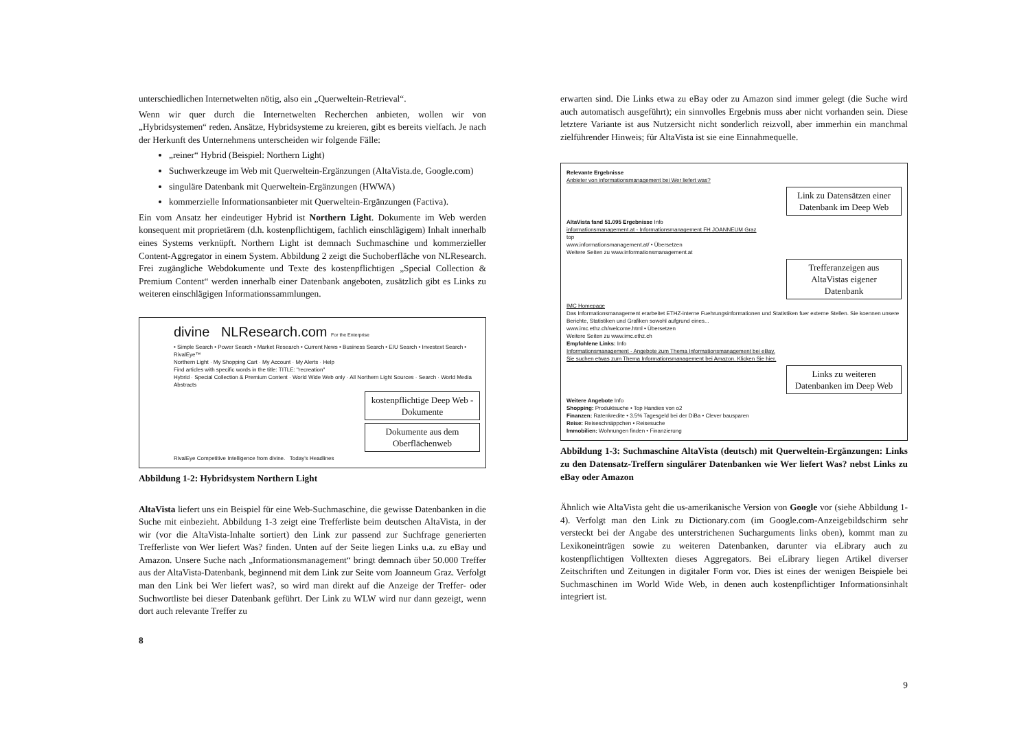unterschiedlichen Internetwelten nötig, also ein „Querweltein-Retrieval“.
Wenn wir quer durch die Internetwelten Recherchen anbieten, wollen wir von „Hybridsystemen“ reden. Ansätze, Hybridsysteme zu kreieren, gibt es bereits vielfach. Je nach der Herkunft des Unternehmens unterscheiden wir folgende Fälle:
„reiner“ Hybrid (Beispiel: Northern Light)
Suchwerkzeuge im Web mit Querweltein-Ergänzungen (AltaVista.de, Google.com)
singuläre Datenbank mit Querweltein-Ergänzungen (HWWA)
kommerzielle Informationsanbieter mit Querweltein-Ergänzungen (Factiva).
Ein vom Ansatz her eindeutiger Hybrid ist Northern Light. Dokumente im Web werden konsequent mit proprietärem (d.h. kostenpflichtigem, fachlich einschlägigem) Inhalt innerhalb eines Systems verknüpft. Northern Light ist demnach Suchmaschine und kommerzieller Content-Aggregator in einem System. Abbildung 2 zeigt die Suchoberfläche von NLResearch. Frei zugängliche Webdokumente und Texte des kostenpflichtigen „Special Collection & Premium Content“ werden innerhalb einer Datenbank angeboten, zusätzlich gibt es Links zu weiteren einschlägigen Informationssammlungen.
divine NLResearch.com For the Enterprise
• Simple Search • Power Search • Market Research • Current News • Business Search • EIU Search • Investext Search • RivalEye™
Northern Light · My Shopping Cart · My Account · My Alerts · Help
Find articles with specific words in the title: TITLE: "recreation"
Hybrid · Special Collection & Premium Content · World Wide Web only · All Northern Light Sources · Search · World Media Abstracts
kostenpflichtige Deep Web - Dokumente
Dokumente aus dem Oberflächenweb
RivalEye Competitive Intelligence from divine. Today's Headlines
Abbildung 1-2: Hybridsystem Northern Light
AltaVista liefert uns ein Beispiel für eine Web-Suchmaschine, die gewisse Datenbanken in die Suche mit einbezieht. Abbildung 1-3 zeigt eine Trefferliste beim deutschen AltaVista, in der wir (vor die AltaVista-Inhalte sortiert) den Link zur passend zur Suchfrage generierten Trefferliste von Wer liefert Was? finden. Unten auf der Seite liegen Links u.a. zu eBay und Amazon. Unsere Suche nach „Informationsmanagement“ bringt demnach über 50.000 Treffer aus der AltaVista-Datenbank, beginnend mit dem Link zur Seite vom Joanneum Graz. Verfolgt man den Link bei Wer liefert was?, so wird man direkt auf die Anzeige der Treffer- oder Suchwortliste bei dieser Datenbank geführt. Der Link zu WLW wird nur dann gezeigt, wenn dort auch relevante Treffer zu
8
erwarten sind. Die Links etwa zu eBay oder zu Amazon sind immer gelegt (die Suche wird auch automatisch ausgeführt); ein sinnvolles Ergebnis muss aber nicht vorhanden sein. Diese letztere Variante ist aus Nutzersicht nicht sonderlich reizvoll, aber immerhin ein manchmal zielführender Hinweis; für AltaVista ist sie eine Einnahmequelle.
Relevante Ergebnisse
Anbieter von informationsmanagement bei Wer liefert was?
Link zu Datensätzen einer Datenbank im Deep Web
AltaVista fand 51.095 Ergebnisse Info
informationsmanagement.at - Informationsmanagement FH JOANNEUM Graz
top
www.informationsmanagement.at/ • Übersetzen
Weitere Seiten zu www.informationsmanagement.at
Trefferanzeigen aus AltaVistas eigener Datenbank
IMC Homepage
Das Informationsmanagement erarbeitet ETHZ-interne Fuehrungsinformationen und Statistiken fuer externe Stellen. Sie koennen unsere Berichte, Statistiken und Grafiken sowohl aufgrund eines...
www.imc.ethz.ch/welcome.html • Übersetzen
Weitere Seiten zu www.imc.ethz.ch
Empfohlene Links: Info
Informationsmanagement - Angebote zum Thema Informationsmanagement bei eBay.
Sie suchen etwas zum Thema Informationsmanagement bei Amazon. Klicken Sie hier.
Links zu weiteren Datenbanken im Deep Web
Weitere Angebote Info
Shopping: Produktsuche • Top Handies von o2
Finanzen: Ratenkredite • 3.5% Tagesgeld bei der DiBa • Clever bausparen
Reise: Reiseschnäppchen • Reisesuche
Immobilien: Wohnungen finden • Finanzierung
Abbildung 1-3: Suchmaschine AltaVista (deutsch) mit Querweltein-Ergänzungen: Links zu den Datensatz-Treffern singulärer Datenbanken wie Wer liefert Was? nebst Links zu eBay oder Amazon
Ähnlich wie AltaVista geht die us-amerikanische Version von Google vor (siehe Abbildung 1-4). Verfolgt man den Link zu Dictionary.com (im Google.com-Anzeigebildschirm sehr versteckt bei der Angabe des unterstrichenen Sucharguments links oben), kommt man zu Lexikoneinträgen sowie zu weiteren Datenbanken, darunter via eLibrary auch zu kostenpflichtigen Volltexten dieses Aggregators. Bei eLibrary liegen Artikel diverser Zeitschriften und Zeitungen in digitaler Form vor. Dies ist eines der wenigen Beispiele bei Suchmaschinen im World Wide Web, in denen auch kostenpflichtiger Informationsinhalt integriert ist.
9